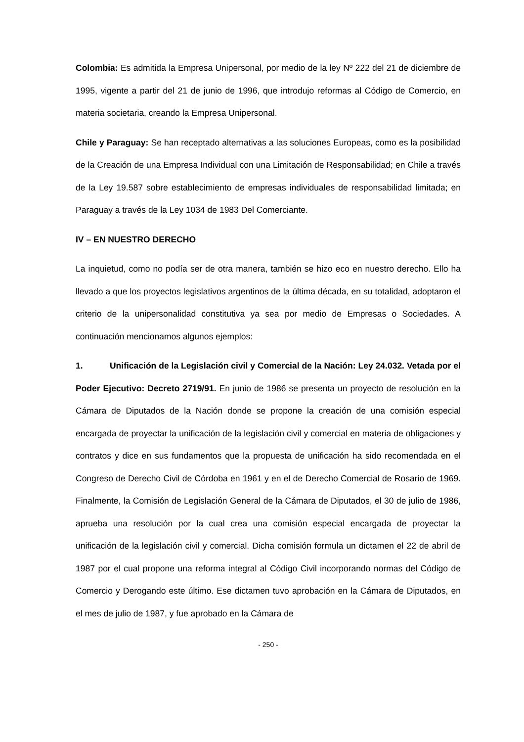Colombia: Es admitida la Empresa Unipersonal, por medio de la ley Nº 222 del 21 de diciembre de 1995, vigente a partir del 21 de junio de 1996, que introdujo reformas al Código de Comercio, en materia societaria, creando la Empresa Unipersonal.
Chile y Paraguay: Se han receptado alternativas a las soluciones Europeas, como es la posibilidad de la Creación de una Empresa Individual con una Limitación de Responsabilidad; en Chile a través de la Ley 19.587 sobre establecimiento de empresas individuales de responsabilidad limitada; en Paraguay a través de la Ley 1034 de 1983 Del Comerciante.
IV – EN NUESTRO DERECHO
La inquietud, como no podía ser de otra manera, también se hizo eco en nuestro derecho. Ello ha llevado a que los proyectos legislativos argentinos de la última década, en su totalidad, adoptaron el criterio de la unipersonalidad constitutiva ya sea por medio de Empresas o Sociedades. A continuación mencionamos algunos ejemplos:
1. Unificación de la Legislación civil y Comercial de la Nación: Ley 24.032. Vetada por el Poder Ejecutivo: Decreto 2719/91. En junio de 1986 se presenta un proyecto de resolución en la Cámara de Diputados de la Nación donde se propone la creación de una comisión especial encargada de proyectar la unificación de la legislación civil y comercial en materia de obligaciones y contratos y dice en sus fundamentos que la propuesta de unificación ha sido recomendada en el Congreso de Derecho Civil de Córdoba en 1961 y en el de Derecho Comercial de Rosario de 1969. Finalmente, la Comisión de Legislación General de la Cámara de Diputados, el 30 de julio de 1986, aprueba una resolución por la cual crea una comisión especial encargada de proyectar la unificación de la legislación civil y comercial. Dicha comisión formula un dictamen el 22 de abril de 1987 por el cual propone una reforma integral al Código Civil incorporando normas del Código de Comercio y Derogando este último. Ese dictamen tuvo aprobación en la Cámara de Diputados, en el mes de julio de 1987, y fue aprobado en la Cámara de
- 250 -